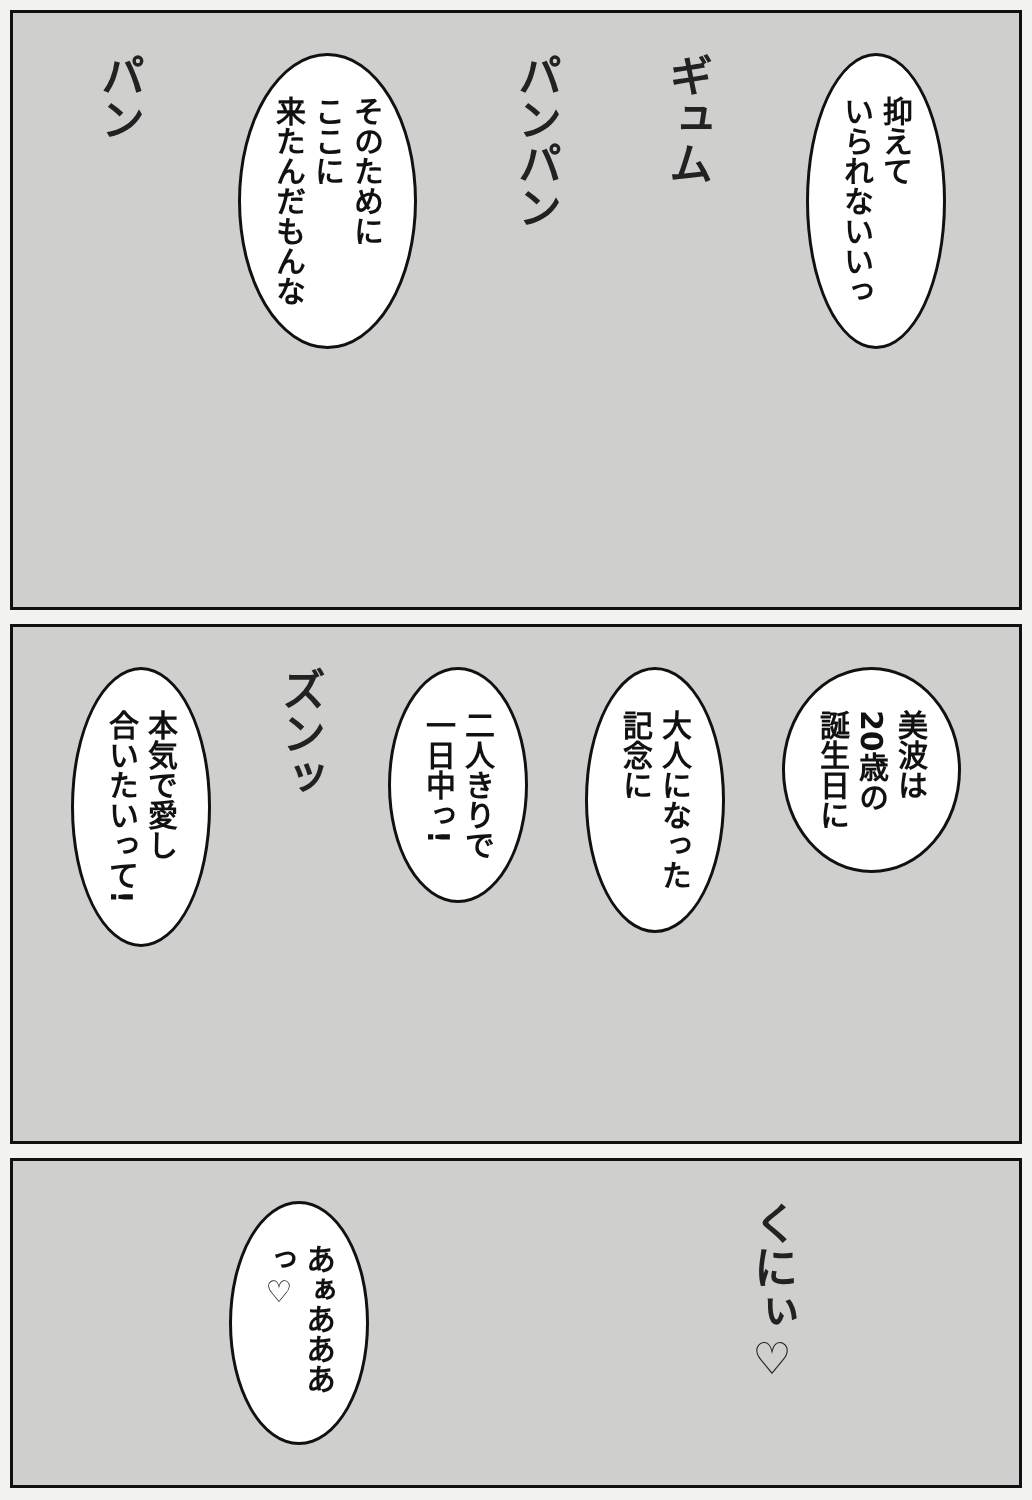抑えて
いられないいっ
ギュム
パンパン
そのために
ここに
来たんだもんな
パン
美波は
20歳の
誕生日に
大人になった
記念に
二人きりで
一日中っ!
ズンッ
本気で愛し
合いたいって!
くにぃ♡
あぁあああっ♡